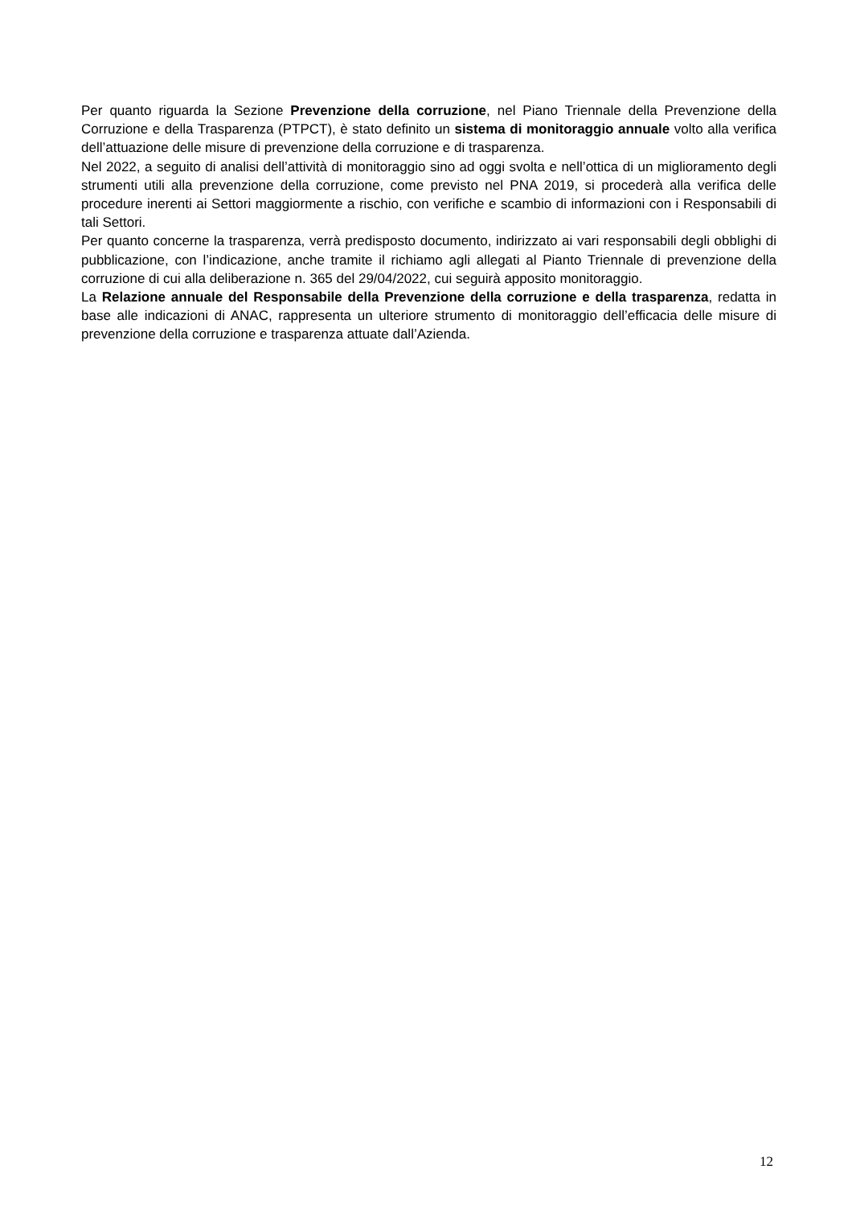Per quanto riguarda la Sezione Prevenzione della corruzione, nel Piano Triennale della Prevenzione della Corruzione e della Trasparenza (PTPCT), è stato definito un sistema di monitoraggio annuale volto alla verifica dell’attuazione delle misure di prevenzione della corruzione e di trasparenza.
Nel 2022, a seguito di analisi dell’attività di monitoraggio sino ad oggi svolta e nell’ottica di un miglioramento degli strumenti utili alla prevenzione della corruzione, come previsto nel PNA 2019, si procederà alla verifica delle procedure inerenti ai Settori maggiormente a rischio, con verifiche e scambio di informazioni con i Responsabili di tali Settori.
Per quanto concerne la trasparenza, verrà predisposto documento, indirizzato ai vari responsabili degli obblighi di pubblicazione, con l’indicazione, anche tramite il richiamo agli allegati al Pianto Triennale di prevenzione della corruzione di cui alla deliberazione n. 365 del 29/04/2022, cui seguirà apposito monitoraggio.
La Relazione annuale del Responsabile della Prevenzione della corruzione e della trasparenza, redatta in base alle indicazioni di ANAC, rappresenta un ulteriore strumento di monitoraggio dell’efficacia delle misure di prevenzione della corruzione e trasparenza attuate dall’Azienda.
12